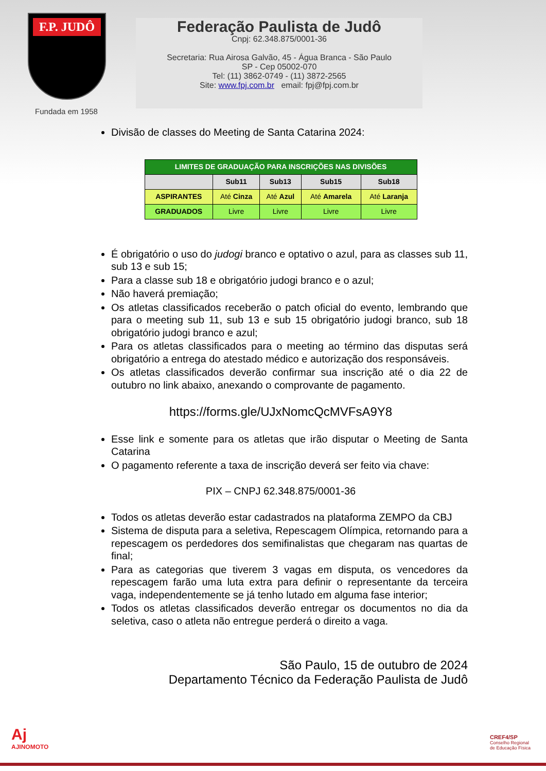F.P. JUDÔ
Fundada em 1958
Federação Paulista de Judô
Cnpj: 62.348.875/0001-36
Secretaria: Rua Airosa Galvão, 45 - Água Branca - São Paulo
SP - Cep 05002-070
Tel: (11) 3862-0749 - (11) 3872-2565
Site: www.fpj.com.br email: fpj@fpj.com.br
Divisão de classes do Meeting de Santa Catarina 2024:
| LIMITES DE GRADUAÇÃO PARA INSCRIÇÕES NAS DIVISÕES | | | | |
| --- | --- | --- | --- | --- |
| | Sub11 | Sub13 | Sub15 | Sub18 |
| ASPIRANTES | Até Cinza | Até Azul | Até Amarela | Até Laranja |
| GRADUADOS | Livre | Livre | Livre | Livre |
É obrigatório o uso do judogi branco e optativo o azul, para as classes sub 11, sub 13 e sub 15;
Para a classe sub 18 e obrigatório judogi branco e o azul;
Não haverá premiação;
Os atletas classificados receberão o patch oficial do evento, lembrando que para o meeting sub 11, sub 13 e sub 15 obrigatório judogi branco, sub 18 obrigatório judogi branco e azul;
Para os atletas classificados para o meeting ao término das disputas será obrigatório a entrega do atestado médico e autorização dos responsáveis.
Os atletas classificados deverão confirmar sua inscrição até o dia 22 de outubro no link abaixo, anexando o comprovante de pagamento.
https://forms.gle/UJxNomcQcMVFsA9Y8
Esse link e somente para os atletas que irão disputar o Meeting de Santa Catarina
O pagamento referente a taxa de inscrição deverá ser feito via chave:
PIX – CNPJ 62.348.875/0001-36
Todos os atletas deverão estar cadastrados na plataforma ZEMPO da CBJ
Sistema de disputa para a seletiva, Repescagem Olímpica, retornando para a repescagem os perdedores dos semifinalistas que chegaram nas quartas de final;
Para as categorias que tiverem 3 vagas em disputa, os vencedores da repescagem farão uma luta extra para definir o representante da terceira vaga, independentemente se já tenho lutado em alguma fase interior;
Todos os atletas classificados deverão entregar os documentos no dia da seletiva, caso o atleta não entregue perderá o direito a vaga.
São Paulo, 15 de outubro de 2024
Departamento Técnico da Federação Paulista de Judô
Aj
AJINOMOTO
CREF4/SP
Conselho Regional
de Educação Física